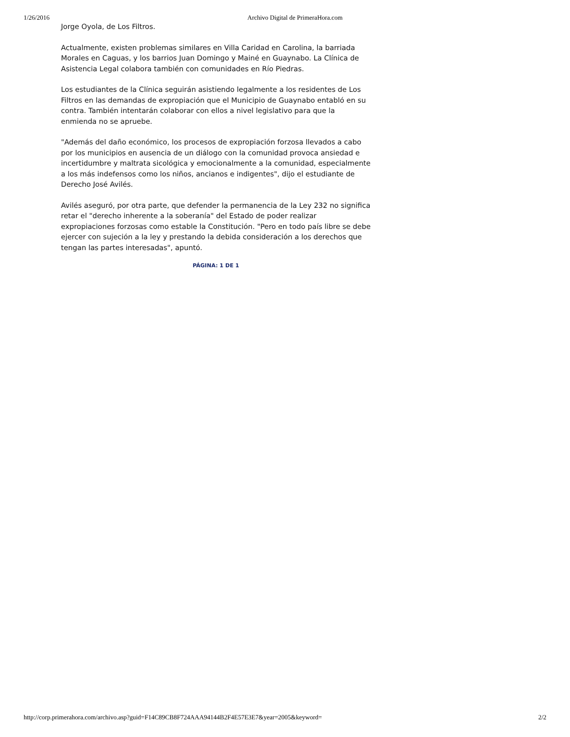1/26/2016 Archivo Digital de PrimeraHora.com
Jorge Oyola, de Los Filtros.
Actualmente, existen problemas similares en Villa Caridad en Carolina, la barriada Morales en Caguas, y los barrios Juan Domingo y Mainé en Guaynabo. La Clínica de Asistencia Legal colabora también con comunidades en Río Piedras.
Los estudiantes de la Clínica seguirán asistiendo legalmente a los residentes de Los Filtros en las demandas de expropiación que el Municipio de Guaynabo entabló en su contra. También intentarán colaborar con ellos a nivel legislativo para que la enmienda no se apruebe.
"Además del daño económico, los procesos de expropiación forzosa llevados a cabo por los municipios en ausencia de un diálogo con la comunidad provoca ansiedad e incertidumbre y maltrata sicológica y emocionalmente a la comunidad, especialmente a los más indefensos como los niños, ancianos e indigentes", dijo el estudiante de Derecho José Avilés.
Avilés aseguró, por otra parte, que defender la permanencia de la Ley 232 no significa retar el "derecho inherente a la soberanía" del Estado de poder realizar expropiaciones forzosas como estable la Constitución. "Pero en todo país libre se debe ejercer con sujeción a la ley y prestando la debida consideración a los derechos que tengan las partes interesadas", apuntó.
PÁGINA: 1 DE 1
http://corp.primerahora.com/archivo.asp?guid=F14C89CB8F724AAA94144B2F4E57E3E7&year=2005&keyword= 2/2